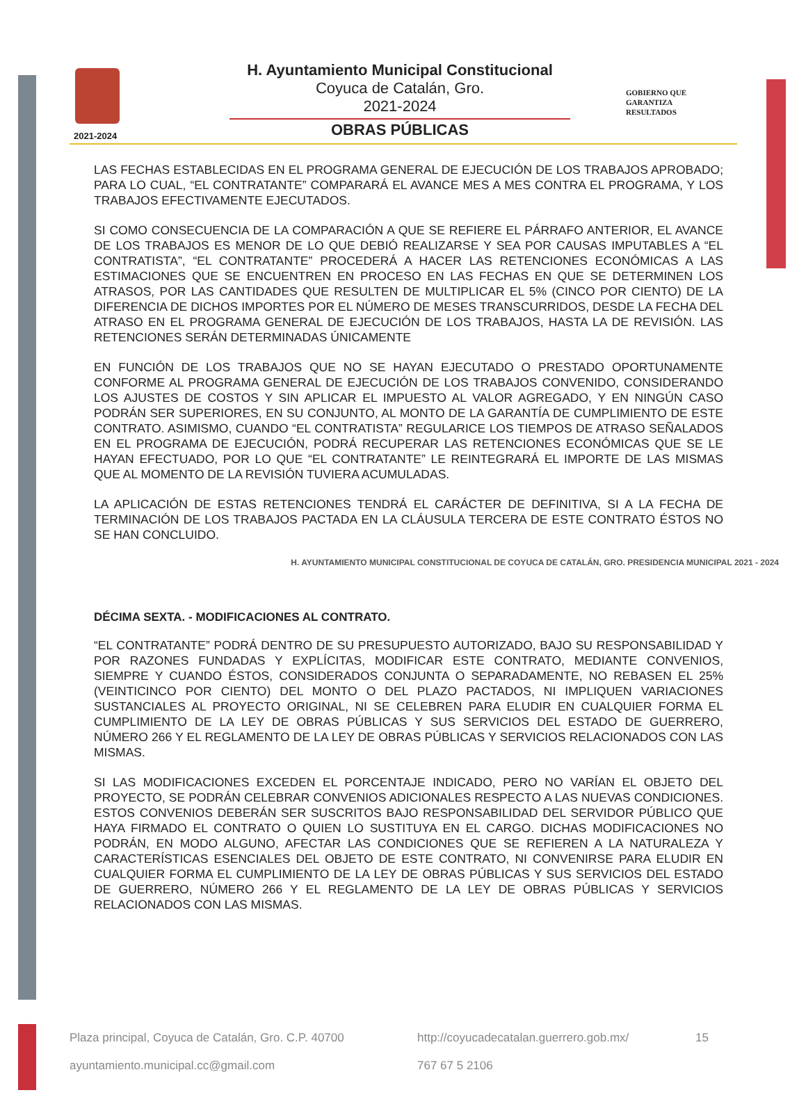2021-2024
H. Ayuntamiento Municipal Constitucional
Coyuca de Catalán, Gro.
2021-2024
OBRAS PÚBLICAS
GOBIERNO QUE
GARANTIZA
RESULTADOS
LAS FECHAS ESTABLECIDAS EN EL PROGRAMA GENERAL DE EJECUCIÓN DE LOS TRABAJOS APROBADO; PARA LO CUAL, “EL CONTRATANTE” COMPARARÁ EL AVANCE MES A MES CONTRA EL PROGRAMA, Y LOS TRABAJOS EFECTIVAMENTE EJECUTADOS.
SI COMO CONSECUENCIA DE LA COMPARACIÓN A QUE SE REFIERE EL PÁRRAFO ANTERIOR, EL AVANCE DE LOS TRABAJOS ES MENOR DE LO QUE DEBIÓ REALIZARSE Y SEA POR CAUSAS IMPUTABLES A “EL CONTRATISTA”, “EL CONTRATANTE” PROCEDERÁ A HACER LAS RETENCIONES ECONÓMICAS A LAS ESTIMACIONES QUE SE ENCUENTREN EN PROCESO EN LAS FECHAS EN QUE SE DETERMINEN LOS ATRASOS, POR LAS CANTIDADES QUE RESULTEN DE MULTIPLICAR EL 5% (CINCO POR CIENTO) DE LA DIFERENCIA DE DICHOS IMPORTES POR EL NÚMERO DE MESES TRANSCURRIDOS, DESDE LA FECHA DEL ATRASO EN EL PROGRAMA GENERAL DE EJECUCIÓN DE LOS TRABAJOS, HASTA LA DE REVISIÓN. LAS RETENCIONES SERÁN DETERMINADAS ÚNICAMENTE
EN FUNCIÓN DE LOS TRABAJOS QUE NO SE HAYAN EJECUTADO O PRESTADO OPORTUNAMENTE CONFORME AL PROGRAMA GENERAL DE EJECUCIÓN DE LOS TRABAJOS CONVENIDO, CONSIDERANDO LOS AJUSTES DE COSTOS Y SIN APLICAR EL IMPUESTO AL VALOR AGREGADO, Y EN NINGÚN CASO PODRÁN SER SUPERIORES, EN SU CONJUNTO, AL MONTO DE LA GARANTÍA DE CUMPLIMIENTO DE ESTE CONTRATO. ASIMISMO, CUANDO “EL CONTRATISTA” REGULARICE LOS TIEMPOS DE ATRASO SEÑALADOS EN EL PROGRAMA DE EJECUCIÓN, PODRÁ RECUPERAR LAS RETENCIONES ECONÓMICAS QUE SE LE HAYAN EFECTUADO, POR LO QUE “EL CONTRATANTE” LE REINTEGRARÁ EL IMPORTE DE LAS MISMAS QUE AL MOMENTO DE LA REVISIÓN TUVIERA ACUMULADAS.
LA APLICACIÓN DE ESTAS RETENCIONES TENDRÁ EL CARÁCTER DE DEFINITIVA, SI A LA FECHA DE TERMINACIÓN DE LOS TRABAJOS PACTADA EN LA CLÁUSULA TERCERA DE ESTE CONTRATO ÉSTOS NO SE HAN CONCLUIDO.
H. AYUNTAMIENTO MUNICIPAL CONSTITUCIONAL DE COYUCA DE CATALÁN, GRO. PRESIDENCIA MUNICIPAL 2021 - 2024
DÉCIMA SEXTA. - MODIFICACIONES AL CONTRATO.
“EL CONTRATANTE” PODRÁ DENTRO DE SU PRESUPUESTO AUTORIZADO, BAJO SU RESPONSABILIDAD Y POR RAZONES FUNDADAS Y EXPLÍCITAS, MODIFICAR ESTE CONTRATO, MEDIANTE CONVENIOS, SIEMPRE Y CUANDO ÉSTOS, CONSIDERADOS CONJUNTA O SEPARADAMENTE, NO REBASEN EL 25% (VEINTICINCO POR CIENTO) DEL MONTO O DEL PLAZO PACTADOS, NI IMPLIQUEN VARIACIONES SUSTANCIALES AL PROYECTO ORIGINAL, NI SE CELEBREN PARA ELUDIR EN CUALQUIER FORMA EL CUMPLIMIENTO DE LA LEY DE OBRAS PÚBLICAS Y SUS SERVICIOS DEL ESTADO DE GUERRERO, NÚMERO 266 Y EL REGLAMENTO DE LA LEY DE OBRAS PÚBLICAS Y SERVICIOS RELACIONADOS CON LAS MISMAS.
SI LAS MODIFICACIONES EXCEDEN EL PORCENTAJE INDICADO, PERO NO VARÍAN EL OBJETO DEL PROYECTO, SE PODRÁN CELEBRAR CONVENIOS ADICIONALES RESPECTO A LAS NUEVAS CONDICIONES. ESTOS CONVENIOS DEBERÁN SER SUSCRITOS BAJO RESPONSABILIDAD DEL SERVIDOR PÚBLICO QUE HAYA FIRMADO EL CONTRATO O QUIEN LO SUSTITUYA EN EL CARGO. DICHAS MODIFICACIONES NO PODRÁN, EN MODO ALGUNO, AFECTAR LAS CONDICIONES QUE SE REFIEREN A LA NATURALEZA Y CARACTERÍSTICAS ESENCIALES DEL OBJETO DE ESTE CONTRATO, NI CONVENIRSE PARA ELUDIR EN CUALQUIER FORMA EL CUMPLIMIENTO DE LA LEY DE OBRAS PÚBLICAS Y SUS SERVICIOS DEL ESTADO DE GUERRERO, NÚMERO 266 Y EL REGLAMENTO DE LA LEY DE OBRAS PÚBLICAS Y SERVICIOS RELACIONADOS CON LAS MISMAS.
Plaza principal, Coyuca de Catalán, Gro. C.P. 40700
http://coyucadecatalan.guerrero.gob.mx/
15
ayuntamiento.municipal.cc@gmail.com
767 67 5 2106